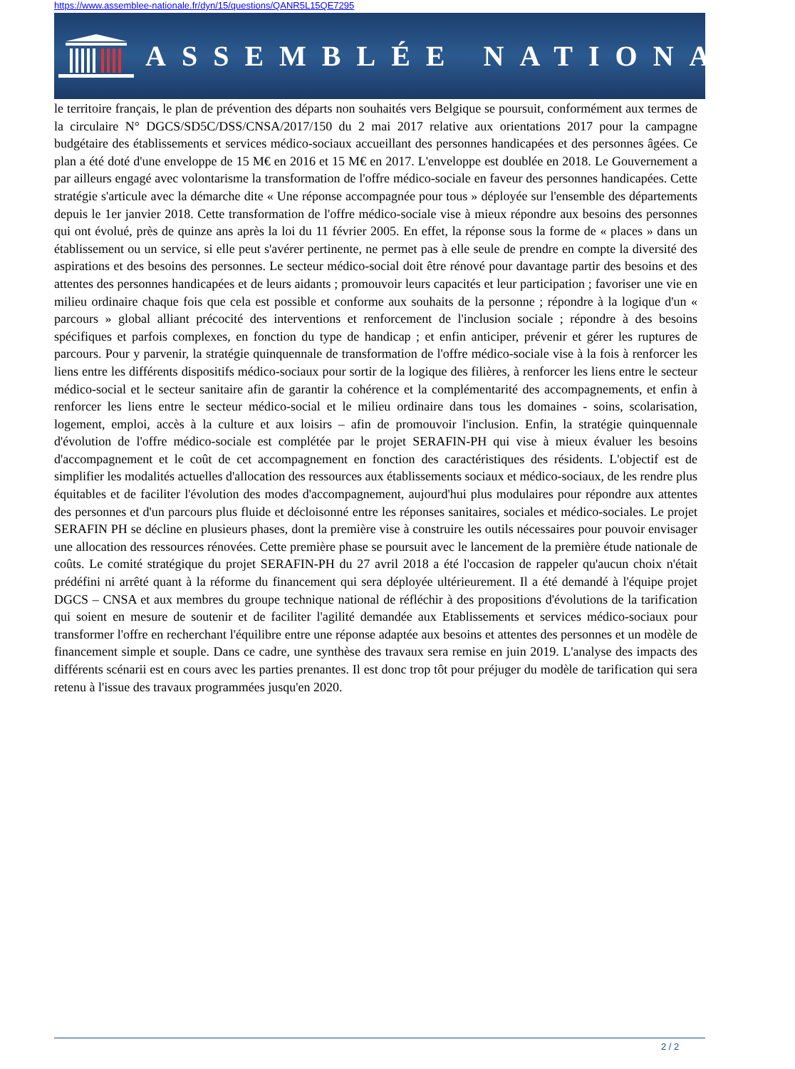https://www.assemblee-nationale.fr/dyn/15/questions/QANR5L15QE7295
ASSEMBLÉE NATIONALE
le territoire français, le plan de prévention des départs non souhaités vers Belgique se poursuit, conformément aux termes de la circulaire N° DGCS/SD5C/DSS/CNSA/2017/150 du 2 mai 2017 relative aux orientations 2017 pour la campagne budgétaire des établissements et services médico-sociaux accueillant des personnes handicapées et des personnes âgées. Ce plan a été doté d'une enveloppe de 15 M€ en 2016 et 15 M€ en 2017. L'enveloppe est doublée en 2018. Le Gouvernement a par ailleurs engagé avec volontarisme la transformation de l'offre médico-sociale en faveur des personnes handicapées. Cette stratégie s'articule avec la démarche dite « Une réponse accompagnée pour tous » déployée sur l'ensemble des départements depuis le 1er janvier 2018. Cette transformation de l'offre médico-sociale vise à mieux répondre aux besoins des personnes qui ont évolué, près de quinze ans après la loi du 11 février 2005. En effet, la réponse sous la forme de « places » dans un établissement ou un service, si elle peut s'avérer pertinente, ne permet pas à elle seule de prendre en compte la diversité des aspirations et des besoins des personnes. Le secteur médico-social doit être rénové pour davantage partir des besoins et des attentes des personnes handicapées et de leurs aidants ; promouvoir leurs capacités et leur participation ; favoriser une vie en milieu ordinaire chaque fois que cela est possible et conforme aux souhaits de la personne ; répondre à la logique d'un « parcours » global alliant précocité des interventions et renforcement de l'inclusion sociale ; répondre à des besoins spécifiques et parfois complexes, en fonction du type de handicap ; et enfin anticiper, prévenir et gérer les ruptures de parcours. Pour y parvenir, la stratégie quinquennale de transformation de l'offre médico-sociale vise à la fois à renforcer les liens entre les différents dispositifs médico-sociaux pour sortir de la logique des filières, à renforcer les liens entre le secteur médico-social et le secteur sanitaire afin de garantir la cohérence et la complémentarité des accompagnements, et enfin à renforcer les liens entre le secteur médico-social et le milieu ordinaire dans tous les domaines - soins, scolarisation, logement, emploi, accès à la culture et aux loisirs – afin de promouvoir l'inclusion. Enfin, la stratégie quinquennale d'évolution de l'offre médico-sociale est complétée par le projet SERAFIN-PH qui vise à mieux évaluer les besoins d'accompagnement et le coût de cet accompagnement en fonction des caractéristiques des résidents. L'objectif est de simplifier les modalités actuelles d'allocation des ressources aux établissements sociaux et médico-sociaux, de les rendre plus équitables et de faciliter l'évolution des modes d'accompagnement, aujourd'hui plus modulaires pour répondre aux attentes des personnes et d'un parcours plus fluide et décloisonné entre les réponses sanitaires, sociales et médico-sociales. Le projet SERAFIN PH se décline en plusieurs phases, dont la première vise à construire les outils nécessaires pour pouvoir envisager une allocation des ressources rénovées. Cette première phase se poursuit avec le lancement de la première étude nationale de coûts. Le comité stratégique du projet SERAFIN-PH du 27 avril 2018 a été l'occasion de rappeler qu'aucun choix n'était prédéfini ni arrêté quant à la réforme du financement qui sera déployée ultérieurement. Il a été demandé à l'équipe projet DGCS – CNSA et aux membres du groupe technique national de réfléchir à des propositions d'évolutions de la tarification qui soient en mesure de soutenir et de faciliter l'agilité demandée aux Etablissements et services médico-sociaux pour transformer l'offre en recherchant l'équilibre entre une réponse adaptée aux besoins et attentes des personnes et un modèle de financement simple et souple. Dans ce cadre, une synthèse des travaux sera remise en juin 2019. L'analyse des impacts des différents scénarii est en cours avec les parties prenantes. Il est donc trop tôt pour préjuger du modèle de tarification qui sera retenu à l'issue des travaux programmées jusqu'en 2020.
2 / 2